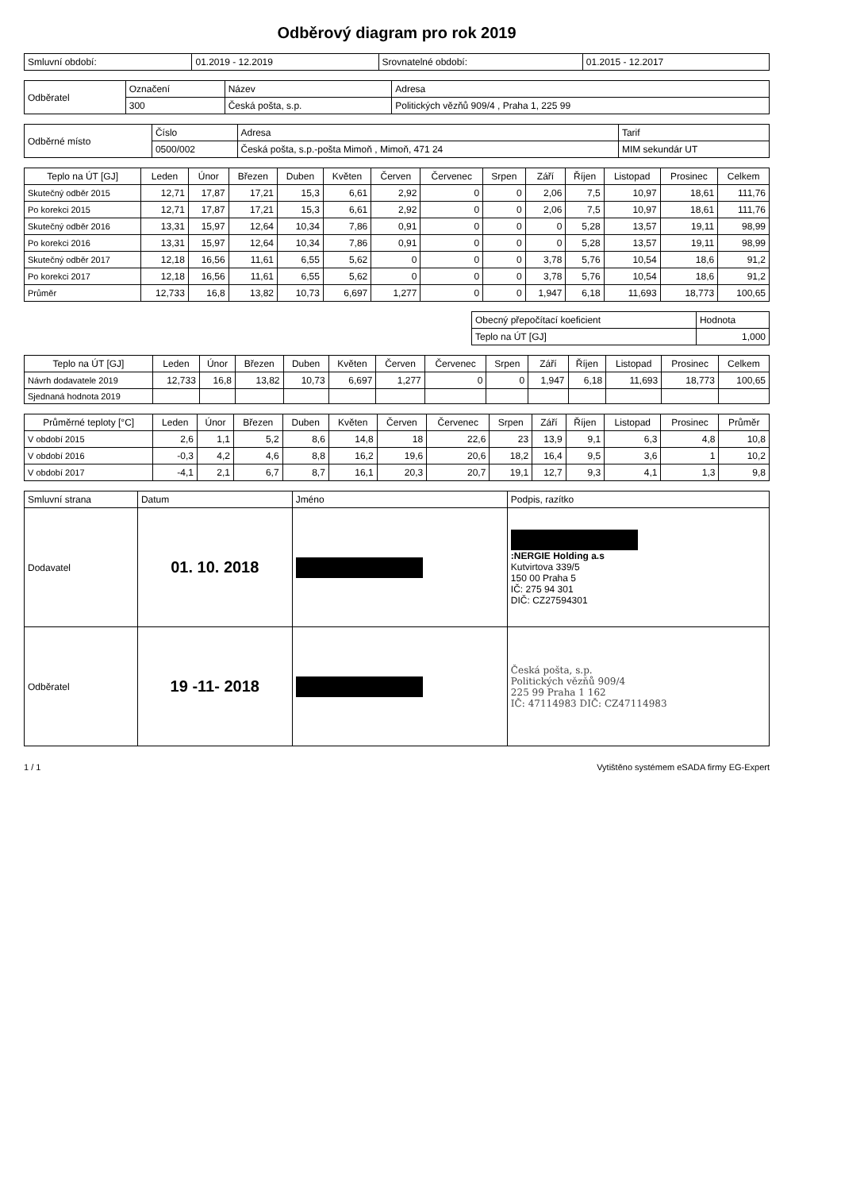Odběrový diagram pro rok 2019
| Smluvní období: | 01.2019 - 12.2019 | Srovnatelné období: | 01.2015 - 12.2017 |
| Odběratel | Označení | Název | Adresa |
| | 300 | Česká pošta, s.p. | Politických vězňů 909/4 , Praha 1, 225 99 |
| Odběrné místo | Číslo | Adresa | Tarif |
| | 0500/002 | Česká pošta, s.p.-pošta Mimoň , Mimoň, 471 24 | MIM sekundár UT |
| Teplo na ÚT [GJ] | Leden | Únor | Březen | Duben | Květen | Červen | Červenec | Srpen | Září | Říjen | Listopad | Prosinec | Celkem |
| --- | --- | --- | --- | --- | --- | --- | --- | --- | --- | --- | --- | --- | --- |
| Skutečný odběr 2015 | 12,71 | 17,87 | 17,21 | 15,3 | 6,61 | 2,92 | 0 | 0 | 2,06 | 7,5 | 10,97 | 18,61 | 111,76 |
| Po korekci 2015 | 12,71 | 17,87 | 17,21 | 15,3 | 6,61 | 2,92 | 0 | 0 | 2,06 | 7,5 | 10,97 | 18,61 | 111,76 |
| Skutečný odběr 2016 | 13,31 | 15,97 | 12,64 | 10,34 | 7,86 | 0,91 | 0 | 0 | 0 | 5,28 | 13,57 | 19,11 | 98,99 |
| Po korekci 2016 | 13,31 | 15,97 | 12,64 | 10,34 | 7,86 | 0,91 | 0 | 0 | 0 | 5,28 | 13,57 | 19,11 | 98,99 |
| Skutečný odběr 2017 | 12,18 | 16,56 | 11,61 | 6,55 | 5,62 | 0 | 0 | 0 | 3,78 | 5,76 | 10,54 | 18,6 | 91,2 |
| Po korekci 2017 | 12,18 | 16,56 | 11,61 | 6,55 | 5,62 | 0 | 0 | 0 | 3,78 | 5,76 | 10,54 | 18,6 | 91,2 |
| Průměr | 12,733 | 16,8 | 13,82 | 10,73 | 6,697 | 1,277 | 0 | 0 | 1,947 | 6,18 | 11,693 | 18,773 | 100,65 |
| Obecný přepočítací koeficient | Hodnota |
| Teplo na ÚT [GJ] | 1,000 |
| Teplo na ÚT [GJ] | Leden | Únor | Březen | Duben | Květen | Červen | Červenec | Srpen | Září | Říjen | Listopad | Prosinec | Celkem |
| --- | --- | --- | --- | --- | --- | --- | --- | --- | --- | --- | --- | --- | --- |
| Návrh dodavatele 2019 | 12,733 | 16,8 | 13,82 | 10,73 | 6,697 | 1,277 | 0 | 0 | 1,947 | 6,18 | 11,693 | 18,773 | 100,65 |
| Sjednaná hodnota 2019 | | | | | | | | | | | | | |
| Průměrné teploty [°C] | Leden | Únor | Březen | Duben | Květen | Červen | Červenec | Srpen | Září | Říjen | Listopad | Prosinec | Průměr |
| --- | --- | --- | --- | --- | --- | --- | --- | --- | --- | --- | --- | --- | --- |
| V období 2015 | 2,6 | 1,1 | 5,2 | 8,6 | 14,8 | 18 | 22,6 | 23 | 13,9 | 9,1 | 6,3 | 4,8 | 10,8 |
| V období 2016 | -0,3 | 4,2 | 4,6 | 8,8 | 16,2 | 19,6 | 20,6 | 18,2 | 16,4 | 9,5 | 3,6 | 1 | 10,2 |
| V období 2017 | -4,1 | 2,1 | 6,7 | 8,7 | 16,1 | 20,3 | 20,7 | 19,1 | 12,7 | 9,3 | 4,1 | 1,3 | 9,8 |
| Smluvní strana | Datum | Jméno | Podpis, razítko |
| Dodavatel | 01. 10. 2018 | | :NERGIE Holding a.s Kutvirtova 339/5 150 00 Praha 5 IČ: 275 94 301 DIČ: CZ27594301 |
| Odběratel | 19 -11- 2018 | | Česká pošta, s.p. Politických vězňů 909/4 225 99 Praha 1 162 IČ: 47114983 DIČ: CZ47114983 |
1 / 1 Vytištěno systémem eSADA firmy EG-Expert